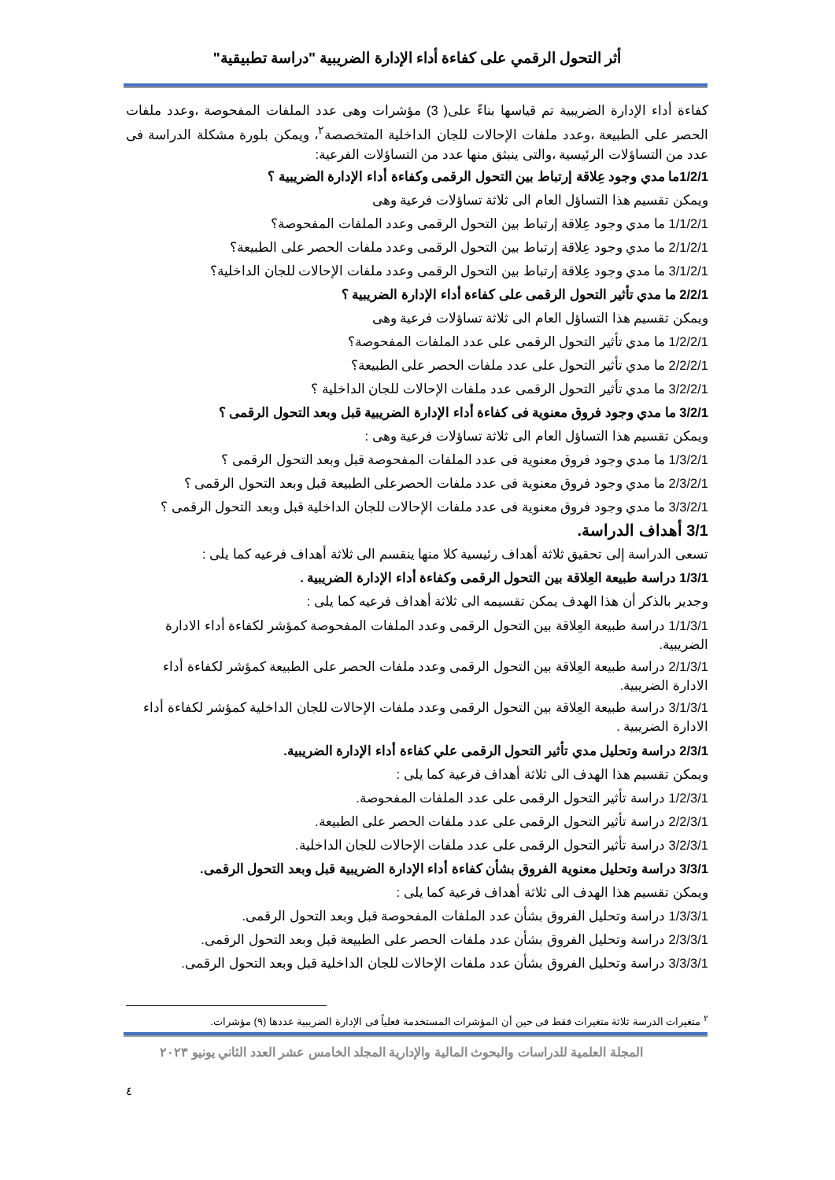أثر التحول الرقمي على كفاءة أداء الإدارة الضريبية "دراسة تطبيقية"
كفاءة أداء الإدارة الضريبية تم قياسها بناءً على( 3) مؤشرات وهى عدد الملفات المفحوصة ،وعدد ملفات الحصر على الطبيعة ،وعدد ملفات الإحالات للجان الداخلية المتخصصة<sup>٢</sup>، ويمكن بلورة مشكلة الدراسة فى عدد من التساؤلات الرئيسية ،والتى ينبثق منها عدد من التساؤلات الفرعية:
1/2/1ما مدي وجود عِلاقة إرتباط بين التحول الرقمى وكفاءة أداء الإدارة الضريبية ؟
ويمكن تقسيم هذا التساؤل العام الى ثلاثة تساؤلات فرعية وهى
1/1/2/1 ما مدي وجود عِلاقة إرتباط بين التحول الرقمى وعدد الملفات المفحوصة؟
2/1/2/1 ما مدي وجود عِلاقة إرتباط بين التحول الرقمى وعدد ملفات الحصر على الطبيعة؟
3/1/2/1 ما مدي وجود عِلاقة إرتباط بين التحول الرقمى وعدد ملفات الإحالات للجان الداخلية؟
2/2/1 ما مدي تأثير التحول الرقمى على كفاءة أداء الإدارة الضريبية ؟
ويمكن تقسيم هذا التساؤل العام الى ثلاثة تساؤلات فرعية وهى
1/2/2/1 ما مدي تأثير التحول الرقمى على عدد الملفات المفحوصة؟
2/2/2/1 ما مدي تأثير التحول على عدد ملفات الحصر على الطبيعة؟
3/2/2/1 ما مدي تأثير التحول الرقمى عدد ملفات الإحالات للجان الداخلية ؟
3/2/1 ما مدي وجود فروق معنوية فى كفاءة أداء الإدارة الضريبية قبل وبعد التحول الرقمى ؟
ويمكن تقسيم هذا التساؤل العام الى ثلاثة تساؤلات فرعية وهى :
1/3/2/1 ما مدي وجود فروق معنوية فى عدد الملفات المفحوصة قبل وبعد التحول الرقمى ؟
2/3/2/1 ما مدي وجود فروق معنوية فى عدد ملفات الحصرعلى الطبيعة قبل وبعد التحول الرقمى ؟
3/3/2/1 ما مدي وجود فروق معنوية فى عدد ملفات الإحالات للجان الداخلية قبل وبعد التحول الرقمى ؟
3/1 أهداف الدراسة.
تسعى الدراسة إلى تحقيق ثلاثة أهداف رئيسية كلا منها ينقسم الى ثلاثة أهداف فرعيه كما يلى :
1/3/1 دراسة طبيعة العِلاقة بين التحول الرقمى وكفاءة أداء الإدارة الضريبية .
وجدير بالذكر أن هذا الهدف يمكن تقسيمه الى ثلاثة أهداف فرعيه كما يلى :
1/1/3/1 دراسة طبيعة العِلاقة بين التحول الرقمى وعدد الملفات المفحوصة كمؤشر لكفاءة أداء الادارة الضريبية.
2/1/3/1 دراسة طبيعة العِلاقة بين التحول الرقمى وعدد ملفات الحصر على الطبيعة كمؤشر لكفاءة أداء الادارة الضريبية.
3/1/3/1 دراسة طبيعة العِلاقة بين التحول الرقمى وعدد ملفات الإحالات للجان الداخلية كمؤشر لكفاءة أداء الادارة الضريبية .
2/3/1 دراسة وتحليل مدي تأثير التحول الرقمى علي كفاءة أداء الإدارة الضريبية.
ويمكن تقسيم هذا الهدف الى ثلاثة أهداف فرعية كما يلى :
1/2/3/1 دراسة تأثير التحول الرقمى على عدد الملفات المفحوصة.
2/2/3/1 دراسة تأثير التحول الرقمى على عدد ملفات الحصر على الطبيعة.
3/2/3/1 دراسة تأثير التحول الرقمى على عدد ملفات الإحالات للجان الداخلية.
3/3/1 دراسة وتحليل معنوية الفروق بشأن كفاءة أداء الإدارة الضريبية قبل وبعد التحول الرقمى.
ويمكن تقسيم هذا الهدف الى ثلاثة أهداف فرعية كما يلى :
1/3/3/1 دراسة وتحليل الفروق بشأن عدد الملفات المفحوصة قبل وبعد التحول الرقمى.
2/3/3/1 دراسة وتحليل الفروق بشأن عدد ملفات الحصر على الطبيعة قبل وبعد التحول الرقمى.
3/3/3/1 دراسة وتحليل الفروق بشأن عدد ملفات الإحالات للجان الداخلية قبل وبعد التحول الرقمى.
<sup>٢</sup> متغيرات الدرسة ثلاثة متغيرات فقط فى حين أن المؤشرات المستخدمة فعلياً فى الإدارة الضريبية عددها (٩) مؤشرات.
المجلة العلمية للدراسات والبحوث المالية والإدارية المجلد الخامس عشر العدد الثاني يونيو ٢٠٢٣
٤